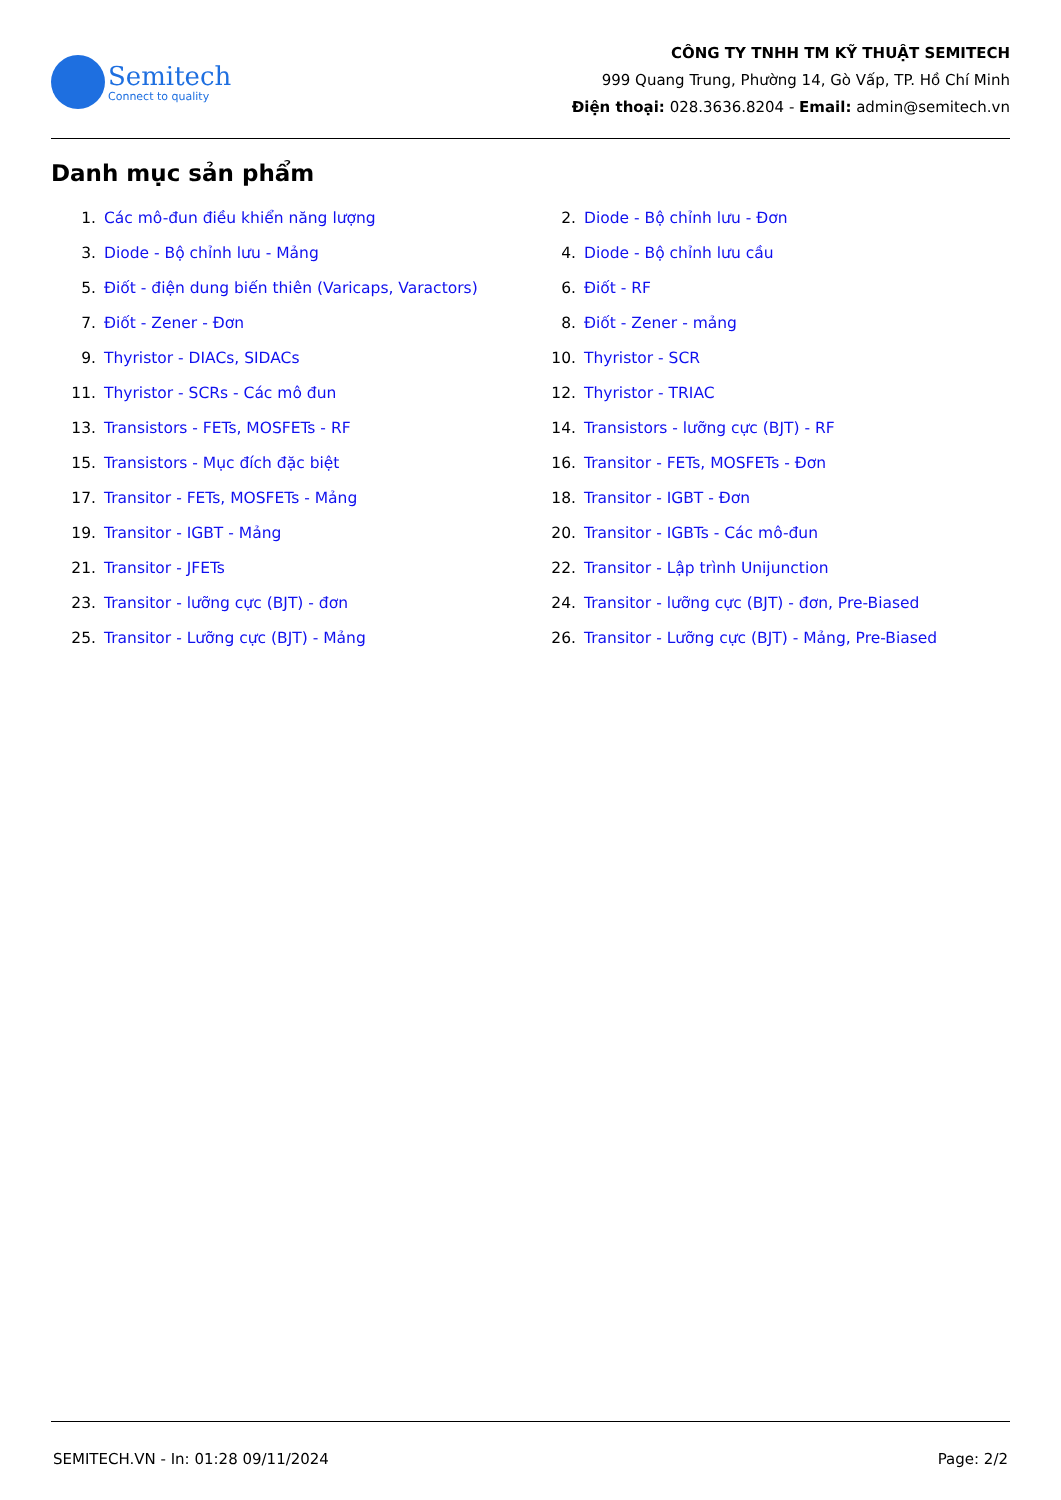Semitech
Connect to quality
CÔNG TY TNHH TM KỸ THUẬT SEMITECH
999 Quang Trung, Phường 14, Gò Vấp, TP. Hồ Chí Minh
Điện thoại: 028.3636.8204 - Email: admin@semitech.vn
Danh mục sản phẩm
1. Các mô-đun điều khiển năng lượng
2. Diode - Bộ chỉnh lưu - Đơn
3. Diode - Bộ chỉnh lưu - Mảng
4. Diode - Bộ chỉnh lưu cầu
5. Điốt - điện dung biến thiên (Varicaps, Varactors)
6. Điốt - RF
7. Điốt - Zener - Đơn
8. Điốt - Zener - mảng
9. Thyristor - DIACs, SIDACs
10. Thyristor - SCR
11. Thyristor - SCRs - Các mô đun
12. Thyristor - TRIAC
13. Transistors - FETs, MOSFETs - RF
14. Transistors - lưỡng cực (BJT) - RF
15. Transistors - Mục đích đặc biệt
16. Transitor - FETs, MOSFETs - Đơn
17. Transitor - FETs, MOSFETs - Mảng
18. Transitor - IGBT - Đơn
19. Transitor - IGBT - Mảng
20. Transitor - IGBTs - Các mô-đun
21. Transitor - JFETs
22. Transitor - Lập trình Unijunction
23. Transitor - lưỡng cực (BJT) - đơn
24. Transitor - lưỡng cực (BJT) - đơn, Pre-Biased
25. Transitor - Lưỡng cực (BJT) - Mảng
26. Transitor - Lưỡng cực (BJT) - Mảng, Pre-Biased
SEMITECH.VN - In: 01:28 09/11/2024 Page: 2/2